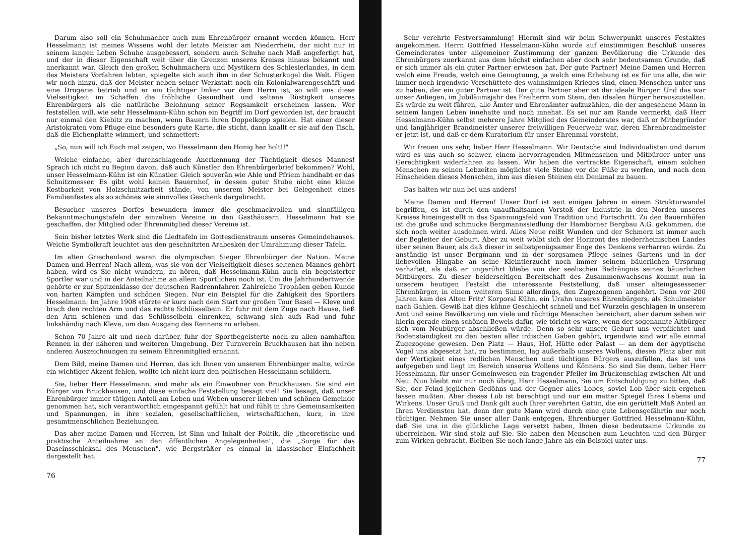Darum also soll ein Schuhmacher auch zum Ehrenbürger ernannt werden können. Herr Hesselmann ist meines Wissens wohl der letzte Meister am Niederrhein, der nicht nur in seinem langen Leben Schuhe ausgebessert, sondern auch Schuhe nach Maß angefertigt hat, und der in dieser Eigenschaft weit über die Grenzen unseres Kreises hinaus bekannt und anerkannt war. Gleich den großen Schuhmachern und Mystikern des Schlesierlandes, in dem des Meisters Vorfahren lebten, spiegelte sich auch ihm in der Schusterkugel die Welt. Fügen wir noch hinzu, daß der Meister neben seiner Werkstatt noch ein Kolonialwarengeschäft und eine Drogerie betrieb und er ein tüchtiger Imker vor dem Herrn ist, so will uns diese Vielseitigkeit im Schaffen die fröhliche Gesundheit und seltene Rüstigkeit unseres Ehrenbürgers als die natürliche Belohnung seiner Regsamkeit erscheinen lassen. Wer feststellen will, wie sehr Hesselmann-Kühn schon ein Begriff im Dorf geworden ist, der braucht nur einmal den Kiebitz zu machen, wenn Bauern ihren Doppelkopp spielen. Hat einer dieser Aristokraten vom Pfluge eine besonders gute Karte, die sticht, dann knallt er sie auf den Tisch, daß die Eichenplatte wimmert, und schmettert:
„So, nun will ich Euch mal zeigen, wo Hesselmann den Honig her holt!!"
Welche einfache, aber durchschlagende Anerkennung der Tüchtigkeit dieses Mannes! Sprach ich nicht zu Beginn davon, daß auch Künstler den Ehrenbürgerbrief bekommen? Wohl, unser Hesselmann-Kühn ist ein Künstler. Gleich souverän wie Ahle und Pfriem handhabt er das Schnitzmesser. Es gibt wohl keinen Bauernhof, in dessen guter Stube nicht eine kleine Kostbarkeit von Holzschnitzarbeit stände, von unserem Meister bei Gelegenheit eines Familienfestes als so schönes wie sinnvolles Geschenk dargebracht.
Besucher unseres Dorfes bewundern immer die geschmackvollen und sinnfälligen Bekanntmachungstafeln der einzelnen Vereine in den Gasthäusern. Hesselmann hat sie geschaffen, der Mitglied oder Ehrenmitglied dieser Vereine ist.
Sein bisher letztes Werk sind die Liedtafeln im Gottesdienstraum unseres Gemeindehauses. Welche Symbolkraft leuchtet aus den geschnitzten Arabesken der Umrahmung dieser Tafeln.
Im alten Griechenland waren die olympischen Sieger Ehrenbürger der Nation. Meine Damen und Herren! Nach allem, was sie von der Vielseitigkeit dieses seltenen Mannes gehört haben, wird es Sie nicht wundern, zu hören, daß Hesselmann-Kühn auch ein begeisterter Sportler war und in der Anteilnahme an allem Sportlichen noch ist. Um die Jahrhundertwende gehörte er zur Spitzenklasse der deutschen Radrennfahrer. Zahlreiche Trophäen geben Kunde von harten Kämpfen und schönen Siegen. Nur ein Beispiel für die Zähigkeit des Sportlers Hesselmann: Im Jahre 1908 stürzte er kurz nach dem Start zur großen Tour Basel — Kleve und brach den rechten Arm und das rechte Schlüsselbein. Er fuhr mit dem Zuge nach Hause, ließ den Arm schienen und das Schlüsselbein einrenken, schwang sich aufs Rad und fuhr linkshändig nach Kleve, um den Ausgang des Rennens zu erleben.
Schon 70 Jahre alt und noch darüber, fuhr der Sportbegeisterte noch zu allen namhaften Rennen in der näheren und weiteren Umgebung. Der Turnverein Bruckhausen hat ihn neben anderen Auszeichnungen zu seinem Ehrenmitglied ernannt.
Dem Bild, meine Damen und Herren, das ich Ihnen von unserem Ehrenbürger malte, würde ein wichtiger Akzent fehlen, wollte ich nicht kurz den politischen Hesselmann schildern.
Sie, lieber Herr Hesselmann, sind mehr als ein Einwohner von Bruckhausen. Sie sind ein Bürger von Bruckhausen, und diese einfache Feststellung besagt viel! Sie besagt, daß unser Ehrenbürger immer tätigen Anteil am Leben und Weben unserer lieben und schönen Gemeinde genommen hat, sich verantwortlich eingespannt gefühlt hat und fühlt in ihre Gemeinsamkeiten und Spannungen, in ihre sozialen, gesellschaftlichen, wirtschaftlichen, kurz, in ihre gesamtmenschlichen Beziehungen.
Das aber meine Damen und Herren, ist Sinn und Inhalt der Politik, die „theoretische und praktische Anteilnahme an den öffentlichen Angelegenheiten", die „Sorge für das Daseinsschicksal des Menschen", wie Bergsträßer es einmal in klassischer Einfachheit dargestellt hat.
76
Sehr verehrte Festversammlung! Hiermit sind wir beim Schwerpunkt unseres Festaktes angekommen. Herrn Gottfried Hesselmann-Kühn wurde auf einstimmigen Beschluß unseres Gemeinderates unter allgemeiner Zustimmung der ganzen Bevölkerung die Urkunde des Ehrenbürgers zuerkannt aus dem höchst einfachen aber doch sehr bedeutsamen Grunde, daß er sich immer als ein guter Partner erwiesen hat. Der gute Partner! Meine Damen und Herren welch eine Freude, welch eine Genugtuung, ja welch eine Erhebung ist es für uns alle, die wir immer noch irgendwie Verschüttete des wahnsinnigen Krieges sind, einen Menschen unter uns zu haben, der ein guter Partner ist. Der gute Partner aber ist der ideale Bürger. Und das war unser Anliegen, im Jubiläumsjahr des Freiherrn vom Stein, den idealen Bürger herauszustellen. Es würde zu weit führen, alle Ämter und Ehrenämter aufzuzählen, die der angesehene Mann in seinem langen Leben innehatte und noch innehat. Es sei nur am Rande vermerkt, daß Herr Hesselmann-Kühn selbst mehrere Jahre Mitglied des Gemeinderates war, daß er Mitbegründer und langjähriger Brandmeister unserer freiwilligen Feuerwehr war, deren Ehrenbrandmeister er jetzt ist, und daß er dem Kuratorium für unser Ehrenmal vorsteht.
Wir freuen uns sehr, lieber Herr Hesselmann. Wir Deutsche sind Individualisten und darum wird es uns auch so schwer, einem hervorragenden Mitmenschen und Mitbürger unter uns Gerechtigkeit widerfahren zu lassen. Wir haben die vertrackte Eigenschaft, einem solchen Menschen zu seinen Lebzeiten möglichst viele Steine vor die Füße zu werfen, und nach dem Hinscheiden dieses Menschen, ihm aus diesen Steinen ein Denkmal zu bauen.
Das halten wir nun bei uns anders!
Meine Damen und Herren! Unser Dorf ist seit einigen Jahren in einem Strukturwandel begriffen, es ist durch den unaufhaltsamen Vorstoß der Industrie in den Norden unseres Kreises hineingestellt in das Spannungsfeld von Tradition und Fortschritt. Zu den Bauernhöfen ist die große und schmucke Bergmannssiedlung der Hamborner Bergbau A.G. gekommen, die sich noch weiter ausdehnen wird. Alles Neue reißt Wunden und der Schmerz ist immer auch der Begleiter der Geburt. Aber zu weit wölbt sich der Horizont des niederrheinischen Landes über seinen Bauer, als daß dieser in selbstgenügsamer Enge des Denkens verharren würde. Zu anständig ist unser Bergmann und in der sorgsamen Pflege seines Gartens und in der liebevollen Hingabe an seine Kleintierzucht noch immer seinem bäuerlichen Ursprung verhaftet, als daß er ungerührt bliebe von der seelischen Bedrängnis seines bäuerlichen Mitbürgers. Zu dieser beiderseitigen Bereitschaft des Zusammenwachsens kommt nun in unserem heutigen Festakt die interessante Feststellung, daß unser alteingesessener Ehrenbürger, in einem weiteren Sinne allerdings, den Zugezogenen angehört. Denn vor 200 Jahren kam des Alten Fritz' Korporal Kühn, ein Urahn unseres Ehrenbürgers, als Schulmeister nach Gahlen. Gewiß hat dies kühne Geschlecht schnell und tief Wurzeln geschlagen in unserem Amt und seine Bevölkerung um viele und tüchtige Menschen bereichert, aber darum sehen wir hierin gerade einen schönen Beweis dafür, wie töricht es wäre, wenn der sogenannte Altbürger sich vom Neubürger abschließen würde. Denn so sehr unsere Geburt uns verpflichtet und Bodenständigkeit zu den besten aller irdischen Gaben gehört, irgendwie sind wir alle einmal Zugezogene gewesen. Den Platz — Haus, Hof, Hütte oder Palast — an dem der ägyptische Vogel uns abgesetzt hat, zu bestimmen, lag außerhalb unseres Wollens, diesen Platz aber mit der Wertigkeit eines redlichen Menschen und tüchtigen Bürgers auszufüllen, das ist uns aufgegeben und liegt im Bereich unseres Wollens und Könnens. So sind Sie denn, lieber Herr Hesselmann, für unser Gemeinwesen ein tragender Pfeiler im Brückenschlag zwischen Alt und Neu. Nun bleibt mir nur noch übrig, Herr Hesselmann, Sie um Entschuldigung zu bitten, daß Sie, der Feind jeglichen Gedöhns und der Gegner alles Lobes, soviel Lob über sich ergehen lassen mußten. Aber dieses Lob ist berechtigt und nur ein matter Spiegel Ihres Lebens und Wirkens. Unser Gruß und Dank gilt auch Ihrer verehrten Gattin, die ein gerüttelt Maß Anteil an Ihren Verdiensten hat, denn der gute Mann wird durch eine gute Lebensgefährtin nur noch tüchtiger. Nehmen Sie unser aller Dank entgegen, Ehrenbürger Gottfried Hesselmann-Kühn, daß Sie uns in die glückliche Lage versetzt haben, Ihnen diese bedeutsame Urkunde zu überreichen. Wir sind stolz auf Sie. Sie haben den Menschen zum Leuchten und den Bürger zum Wirken gebracht. Bleiben Sie noch lange Jahre als ein Beispiel unter uns.
77